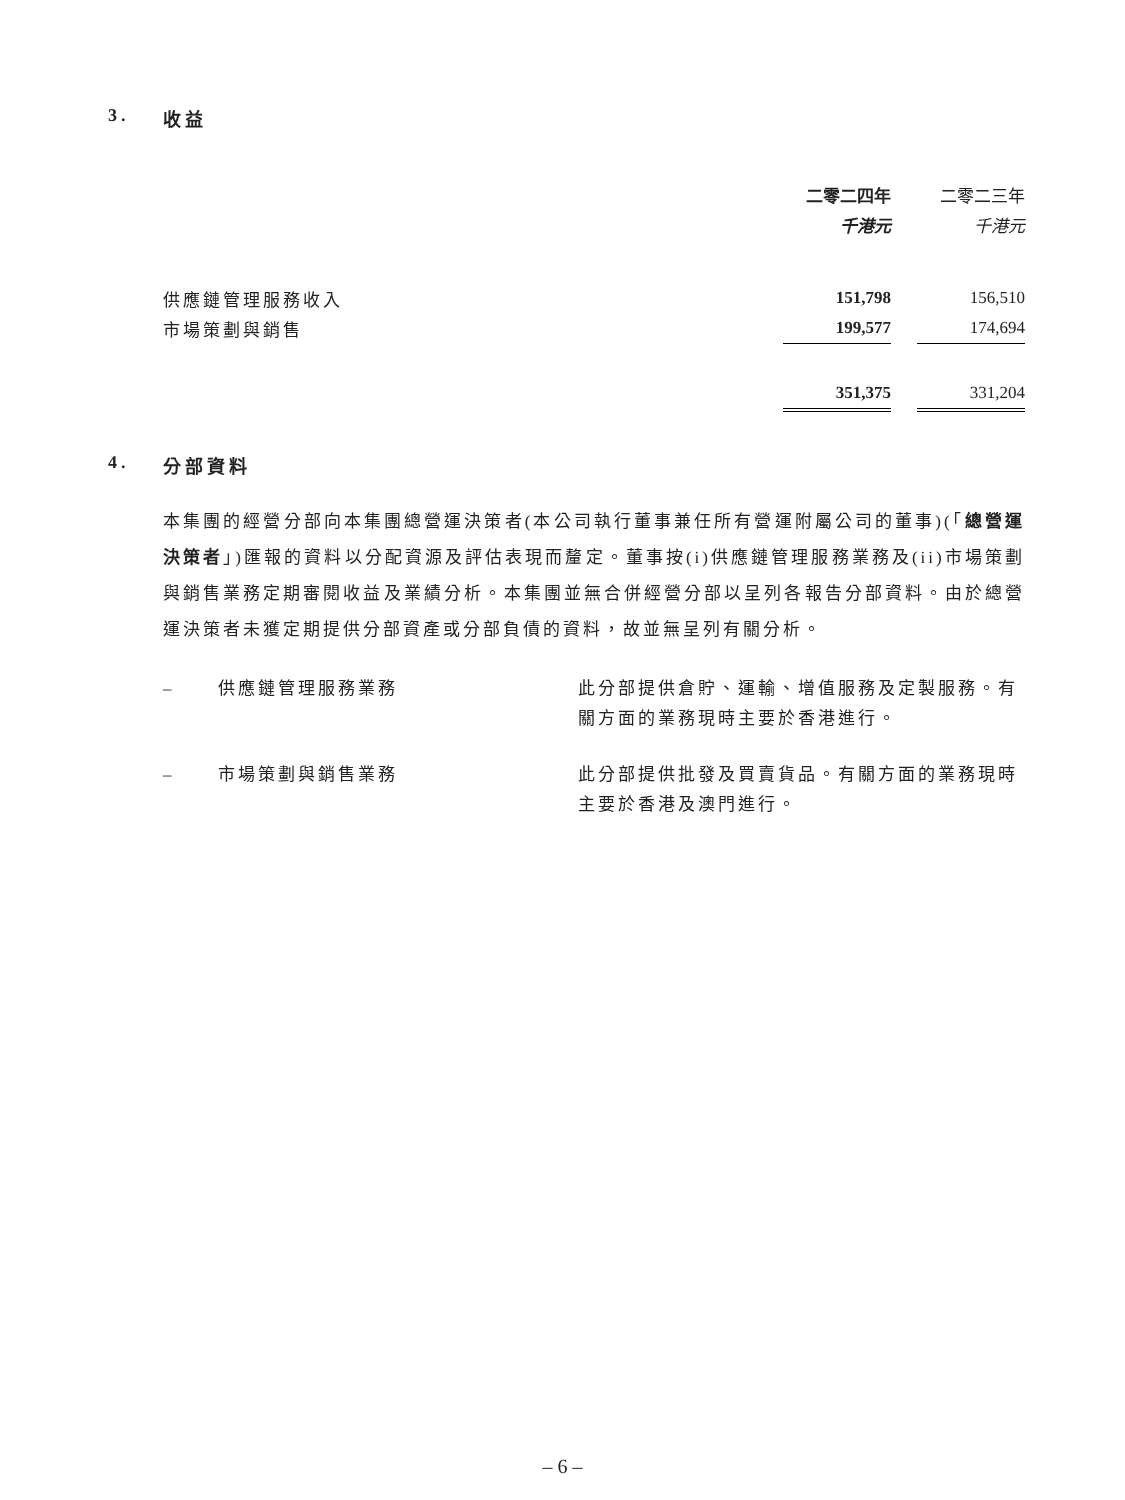3. 收益
| | 二零二四年 | | 二零二三年 |
| | 千港元 | | 千港元 |
| 供應鏈管理服務收入 | 151,798 | | 156,510 |
| 市場策劃與銷售 | 199,577 | | 174,694 |
| | 351,375 | | 331,204 |
4. 分部資料
本集團的經營分部向本集團總營運決策者(本公司執行董事兼任所有營運附屬公司的董事)(「總營運決策者」)匯報的資料以分配資源及評估表現而釐定。董事按(i)供應鏈管理服務業務及(ii)市場策劃與銷售業務定期審閱收益及業績分析。本集團並無合併經營分部以呈列各報告分部資料。由於總營運決策者未獲定期提供分部資產或分部負債的資料，故並無呈列有關分析。
– 供應鏈管理服務業務 此分部提供倉貯、運輸、增值服務及定製服務。有關方面的業務現時主要於香港進行。
– 市場策劃與銷售業務 此分部提供批發及買賣貨品。有關方面的業務現時主要於香港及澳門進行。
– 6 –